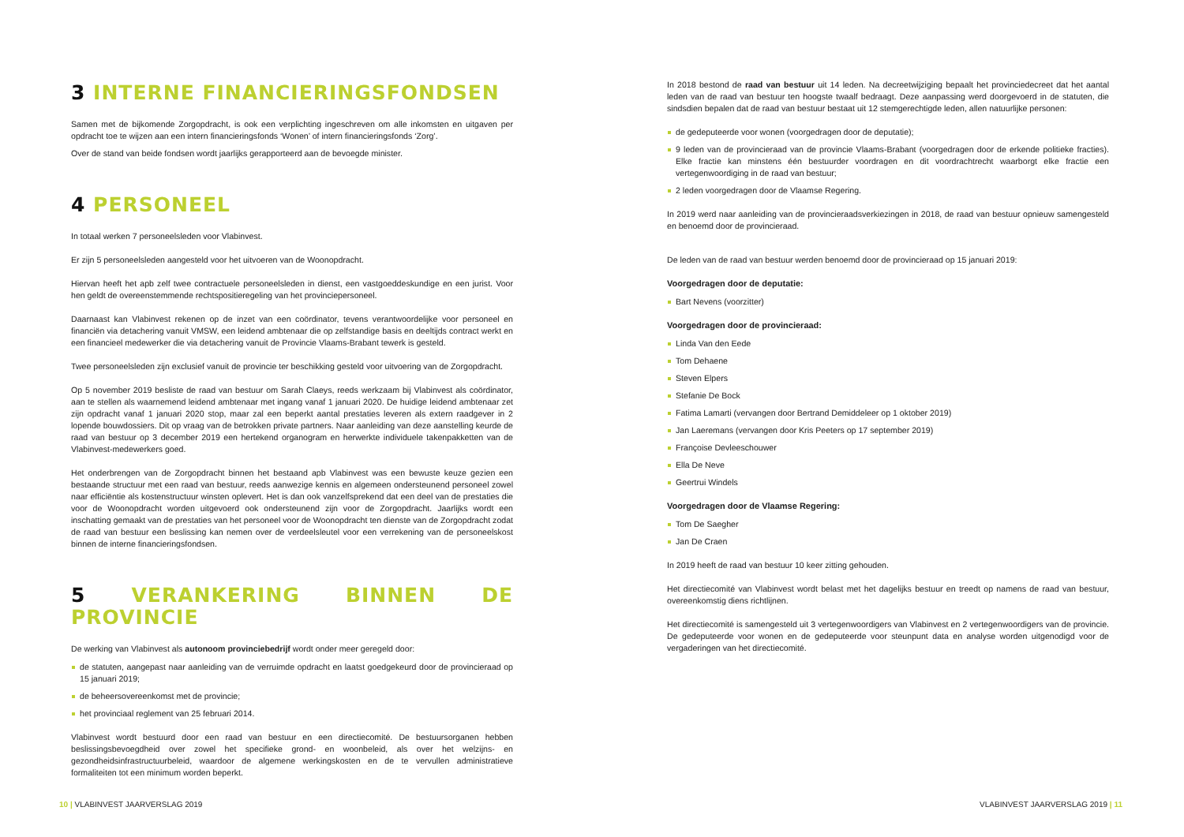3 INTERNE FINANCIERINGSFONDSEN
Samen met de bijkomende Zorgopdracht, is ook een verplichting ingeschreven om alle inkomsten en uitgaven per opdracht toe te wijzen aan een intern financieringsfonds ‘Wonen’ of intern financieringsfonds ‘Zorg’.
Over de stand van beide fondsen wordt jaarlijks gerapporteerd aan de bevoegde minister.
4 PERSONEEL
In totaal werken 7 personeelsleden voor Vlabinvest.
Er zijn 5 personeelsleden aangesteld voor het uitvoeren van de Woonopdracht.
Hiervan heeft het apb zelf twee contractuele personeelsleden in dienst, een vastgoeddeskundige en een jurist. Voor hen geldt de overeenstemmende rechtspositieregeling van het provinciepersoneel.
Daarnaast kan Vlabinvest rekenen op de inzet van een coördinator, tevens verantwoordelijke voor personeel en financiën via detachering vanuit VMSW, een leidend ambtenaar die op zelfstandige basis en deeltijds contract werkt en een financieel medewerker die via detachering vanuit de Provincie Vlaams-Brabant tewerk is gesteld.
Twee personeelsleden zijn exclusief vanuit de provincie ter beschikking gesteld voor uitvoering van de Zorgopdracht.
Op 5 november 2019 besliste de raad van bestuur om Sarah Claeys, reeds werkzaam bij Vlabinvest als coördinator, aan te stellen als waarnemend leidend ambtenaar met ingang vanaf 1 januari 2020. De huidige leidend ambtenaar zet zijn opdracht vanaf 1 januari 2020 stop, maar zal een beperkt aantal prestaties leveren als extern raadgever in 2 lopende bouwdossiers. Dit op vraag van de betrokken private partners. Naar aanleiding van deze aanstelling keurde de raad van bestuur op 3 december 2019 een hertekend organogram en herwerkte individuele takenpakketten van de Vlabinvest-medewerkers goed.
Het onderbrengen van de Zorgopdracht binnen het bestaand apb Vlabinvest was een bewuste keuze gezien een bestaande structuur met een raad van bestuur, reeds aanwezige kennis en algemeen ondersteunend personeel zowel naar efficiëntie als kostenstructuur winsten oplevert. Het is dan ook vanzelfsprekend dat een deel van de prestaties die voor de Woonopdracht worden uitgevoerd ook ondersteunend zijn voor de Zorgopdracht. Jaarlijks wordt een inschatting gemaakt van de prestaties van het personeel voor de Woonopdracht ten dienste van de Zorgopdracht zodat de raad van bestuur een beslissing kan nemen over de verdeelsleutel voor een verrekening van de personeelskost binnen de interne financieringsfondsen.
5 VERANKERING BINNEN DE PROVINCIE
De werking van Vlabinvest als autonoom provinciebedrijf wordt onder meer geregeld door:
de statuten, aangepast naar aanleiding van de verruimde opdracht en laatst goedgekeurd door de provincieraad op 15 januari 2019;
de beheersovereenkomst met de provincie;
het provinciaal reglement van 25 februari 2014.
Vlabinvest wordt bestuurd door een raad van bestuur en een directiecomité. De bestuursorganen hebben beslissingsbevoegdheid over zowel het specifieke grond- en woonbeleid, als over het welzijns- en gezondheidsinfrastructuurbeleid, waardoor de algemene werkingskosten en de te vervullen administratieve formaliteiten tot een minimum worden beperkt.
In 2018 bestond de raad van bestuur uit 14 leden. Na decreetwijziging bepaalt het provinciedecreet dat het aantal leden van de raad van bestuur ten hoogste twaalf bedraagt. Deze aanpassing werd doorgevoerd in de statuten, die sindsdien bepalen dat de raad van bestuur bestaat uit 12 stemgerechtigde leden, allen natuurlijke personen:
de gedeputeerde voor wonen (voorgedragen door de deputatie);
9 leden van de provincieraad van de provincie Vlaams-Brabant (voorgedragen door de erkende politieke fracties). Elke fractie kan minstens één bestuurder voordragen en dit voordrachtrecht waarborgt elke fractie een vertegenwoordiging in de raad van bestuur;
2 leden voorgedragen door de Vlaamse Regering.
In 2019 werd naar aanleiding van de provincieraadsverkiezingen in 2018, de raad van bestuur opnieuw samengesteld en benoemd door de provincieraad.
De leden van de raad van bestuur werden benoemd door de provincieraad op 15 januari 2019:
Voorgedragen door de deputatie:
Bart Nevens (voorzitter)
Voorgedragen door de provincieraad:
Linda Van den Eede
Tom Dehaene
Steven Elpers
Stefanie De Bock
Fatima Lamarti (vervangen door Bertrand Demiddeleer op 1 oktober 2019)
Jan Laeremans (vervangen door Kris Peeters op 17 september 2019)
Françoise Devleeschouwer
Ella De Neve
Geertrui Windels
Voorgedragen door de Vlaamse Regering:
Tom De Saegher
Jan De Craen
In 2019 heeft de raad van bestuur 10 keer zitting gehouden.
Het directiecomité van Vlabinvest wordt belast met het dagelijks bestuur en treedt op namens de raad van bestuur, overeenkomstig diens richtlijnen.
Het directiecomité is samengesteld uit 3 vertegenwoordigers van Vlabinvest en 2 vertegenwoordigers van de provincie. De gedeputeerde voor wonen en de gedeputeerde voor steunpunt data en analyse worden uitgenodigd voor de vergaderingen van het directiecomité.
10 | VLABINVEST JAARVERSLAG 2019
VLABINVEST JAARVERSLAG 2019 | 11